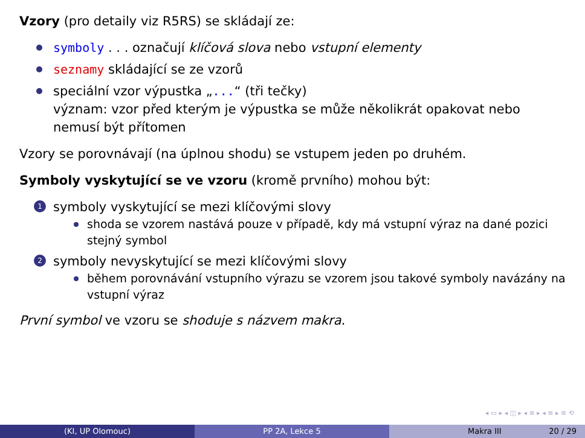Vzory (pro detaily viz R5RS) se skládají ze:
symboly . . . označují klíčová slova nebo vstupní elementy
seznamy skládající se ze vzorů
speciální vzor výpustka „...“ (tři tečky)
význam: vzor před kterým je výpustka se může několikrát opakovat nebo nemusí být přítomen
Vzory se porovnávají (na úplnou shodu) se vstupem jeden po druhém.
Symboly vyskytující se ve vzoru (kromě prvního) mohou být:
1 symboly vyskytující se mezi klíčovými slovy
shoda se vzorem nastává pouze v případě, kdy má vstupní výraz na dané pozici stejný symbol
2 symboly nevyskytující se mezi klíčovými slovy
během porovnávání vstupního výrazu se vzorem jsou takové symboly navázány na vstupní výraz
První symbol ve vzoru se shoduje s názvem makra.
◂ ▭ ▸ ◂ ◫ ▸ ◂ ≡ ▸ ◂ ≡ ▸ ≡ ⟲
(KI, UP Olomouc) PP 2A, Lekce 5 Makra III 20 / 29